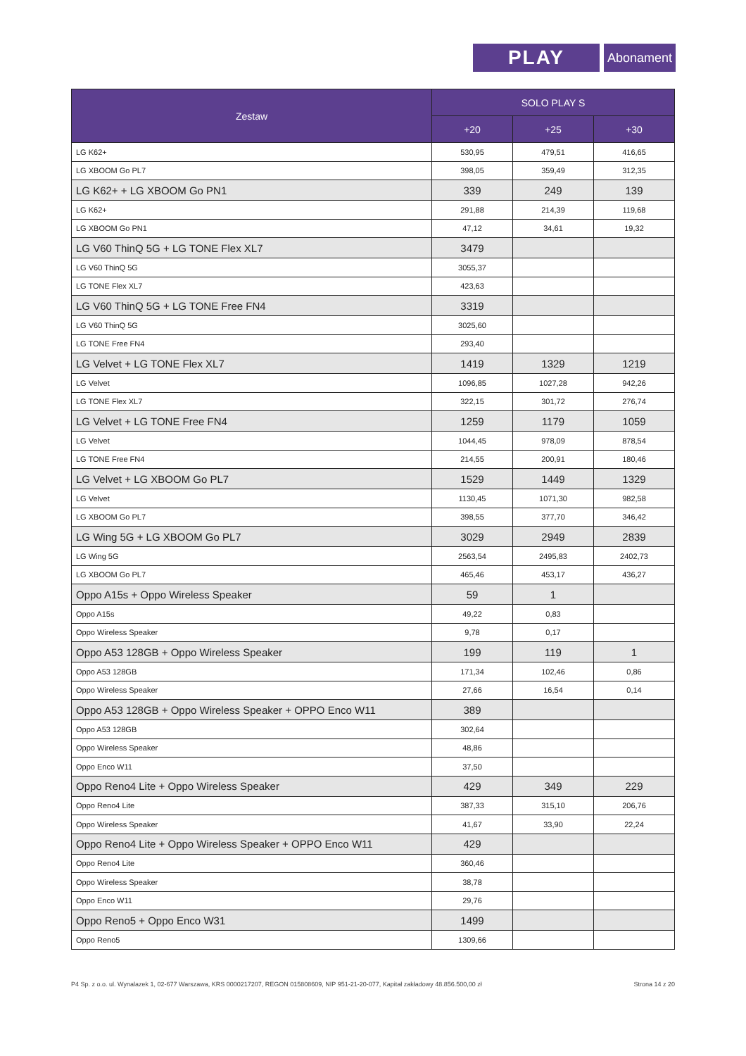PLAY Abonament
| Zestaw | SOLO PLAY S | | |
| --- | --- | --- | --- |
| | +20 | +25 | +30 |
| LG K62+ | 530,95 | 479,51 | 416,65 |
| LG XBOOM Go PL7 | 398,05 | 359,49 | 312,35 |
| LG K62+ + LG XBOOM Go PN1 | 339 | 249 | 139 |
| LG K62+ | 291,88 | 214,39 | 119,68 |
| LG XBOOM Go PN1 | 47,12 | 34,61 | 19,32 |
| LG V60 ThinQ 5G + LG TONE Flex XL7 | 3479 | | |
| LG V60 ThinQ 5G | 3055,37 | | |
| LG TONE Flex XL7 | 423,63 | | |
| LG V60 ThinQ 5G + LG TONE Free FN4 | 3319 | | |
| LG V60 ThinQ 5G | 3025,60 | | |
| LG TONE Free FN4 | 293,40 | | |
| LG Velvet + LG TONE Flex XL7 | 1419 | 1329 | 1219 |
| LG Velvet | 1096,85 | 1027,28 | 942,26 |
| LG TONE Flex XL7 | 322,15 | 301,72 | 276,74 |
| LG Velvet + LG TONE Free FN4 | 1259 | 1179 | 1059 |
| LG Velvet | 1044,45 | 978,09 | 878,54 |
| LG TONE Free FN4 | 214,55 | 200,91 | 180,46 |
| LG Velvet + LG XBOOM Go PL7 | 1529 | 1449 | 1329 |
| LG Velvet | 1130,45 | 1071,30 | 982,58 |
| LG XBOOM Go PL7 | 398,55 | 377,70 | 346,42 |
| LG Wing 5G + LG XBOOM Go PL7 | 3029 | 2949 | 2839 |
| LG Wing 5G | 2563,54 | 2495,83 | 2402,73 |
| LG XBOOM Go PL7 | 465,46 | 453,17 | 436,27 |
| Oppo A15s + Oppo Wireless Speaker | 59 | 1 | |
| Oppo A15s | 49,22 | 0,83 | |
| Oppo Wireless Speaker | 9,78 | 0,17 | |
| Oppo A53 128GB + Oppo Wireless Speaker | 199 | 119 | 1 |
| Oppo A53 128GB | 171,34 | 102,46 | 0,86 |
| Oppo Wireless Speaker | 27,66 | 16,54 | 0,14 |
| Oppo A53 128GB + Oppo Wireless Speaker + OPPO Enco W11 | 389 | | |
| Oppo A53 128GB | 302,64 | | |
| Oppo Wireless Speaker | 48,86 | | |
| Oppo Enco W11 | 37,50 | | |
| Oppo Reno4 Lite + Oppo Wireless Speaker | 429 | 349 | 229 |
| Oppo Reno4 Lite | 387,33 | 315,10 | 206,76 |
| Oppo Wireless Speaker | 41,67 | 33,90 | 22,24 |
| Oppo Reno4 Lite + Oppo Wireless Speaker + OPPO Enco W11 | 429 | | |
| Oppo Reno4 Lite | 360,46 | | |
| Oppo Wireless Speaker | 38,78 | | |
| Oppo Enco W11 | 29,76 | | |
| Oppo Reno5 + Oppo Enco W31 | 1499 | | |
| Oppo Reno5 | 1309,66 | | |
P4 Sp. z o.o. ul. Wynalazek 1, 02-677 Warszawa, KRS 0000217207, REGON 015808609, NIP 951-21-20-077, Kapitał zakładowy 48.856.500,00 zł Strona 14 z 20